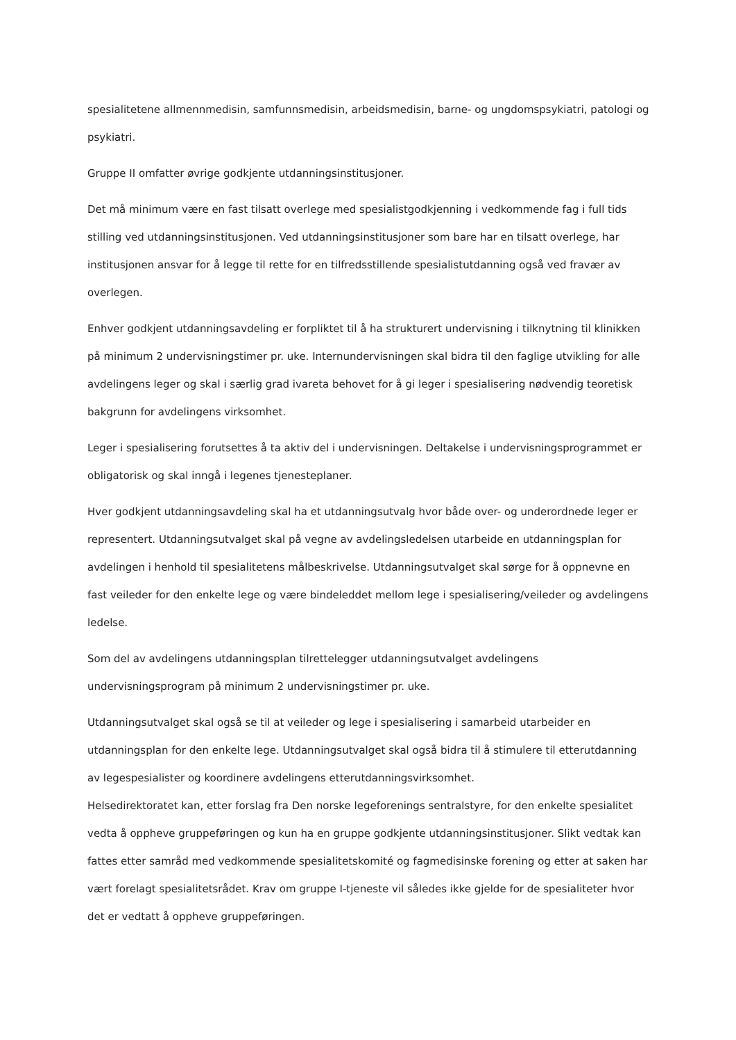spesialitetene allmennmedisin, samfunnsmedisin, arbeidsmedisin, barne- og ungdomspsykiatri, patologi og psykiatri.
Gruppe II omfatter øvrige godkjente utdanningsinstitusjoner.
Det må minimum være en fast tilsatt overlege med spesialistgodkjenning i vedkommende fag i full tids stilling ved utdanningsinstitusjonen. Ved utdanningsinstitusjoner som bare har en tilsatt overlege, har institusjonen ansvar for å legge til rette for en tilfredsstillende spesialistutdanning også ved fravær av overlegen.
Enhver godkjent utdanningsavdeling er forpliktet til å ha strukturert undervisning i tilknytning til klinikken på minimum 2 undervisningstimer pr. uke. Internundervisningen skal bidra til den faglige utvikling for alle avdelingens leger og skal i særlig grad ivareta behovet for å gi leger i spesialisering nødvendig teoretisk bakgrunn for avdelingens virksomhet.
Leger i spesialisering forutsettes å ta aktiv del i undervisningen. Deltakelse i undervisningsprogrammet er obligatorisk og skal inngå i legenes tjenesteplaner.
Hver godkjent utdanningsavdeling skal ha et utdanningsutvalg hvor både over- og underordnede leger er representert. Utdanningsutvalget skal på vegne av avdelingsledelsen utarbeide en utdanningsplan for avdelingen i henhold til spesialitetens målbeskrivelse. Utdanningsutvalget skal sørge for å oppnevne en fast veileder for den enkelte lege og være bindeleddet mellom lege i spesialisering/veileder og avdelingens ledelse.
Som del av avdelingens utdanningsplan tilrettelegger utdanningsutvalget avdelingens undervisningsprogram på minimum 2 undervisningstimer pr. uke.
Utdanningsutvalget skal også se til at veileder og lege i spesialisering i samarbeid utarbeider en utdanningsplan for den enkelte lege. Utdanningsutvalget skal også bidra til å stimulere til etterutdanning av legespesialister og koordinere avdelingens etterutdanningsvirksomhet.
Helsedirektoratet kan, etter forslag fra Den norske legeforenings sentralstyre, for den enkelte spesialitet vedta å oppheve gruppeføringen og kun ha en gruppe godkjente utdanningsinstitusjoner. Slikt vedtak kan fattes etter samråd med vedkommende spesialitetskomité og fagmedisinske forening og etter at saken har vært forelagt spesialitetsrådet. Krav om gruppe I-tjeneste vil således ikke gjelde for de spesialiteter hvor det er vedtatt å oppheve gruppeføringen.